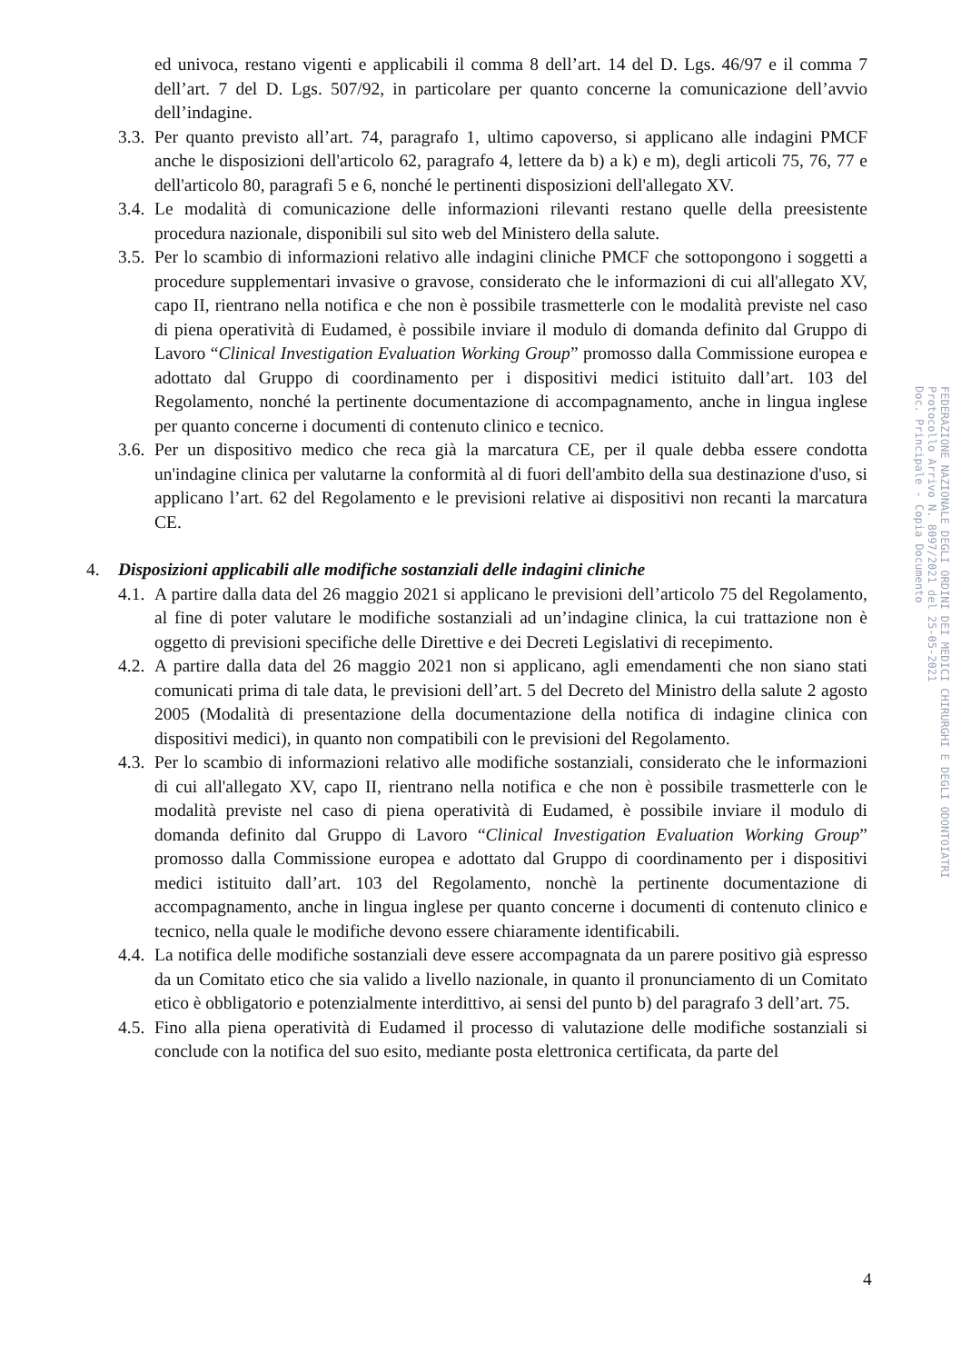ed univoca, restano vigenti e applicabili il comma 8 dell’art. 14 del D. Lgs. 46/97 e il comma 7 dell’art. 7 del D. Lgs. 507/92, in particolare per quanto concerne la comunicazione dell’avvio dell’indagine.
3.3. Per quanto previsto all’art. 74, paragrafo 1, ultimo capoverso, si applicano alle indagini PMCF anche le disposizioni dell'articolo 62, paragrafo 4, lettere da b) a k) e m), degli articoli 75, 76, 77 e dell'articolo 80, paragrafi 5 e 6, nonché le pertinenti disposizioni dell'allegato XV.
3.4. Le modalità di comunicazione delle informazioni rilevanti restano quelle della preesistente procedura nazionale, disponibili sul sito web del Ministero della salute.
3.5. Per lo scambio di informazioni relativo alle indagini cliniche PMCF che sottopongono i soggetti a procedure supplementari invasive o gravose, considerato che le informazioni di cui all'allegato XV, capo II, rientrano nella notifica e che non è possibile trasmetterle con le modalità previste nel caso di piena operatività di Eudamed, è possibile inviare il modulo di domanda definito dal Gruppo di Lavoro “Clinical Investigation Evaluation Working Group” promosso dalla Commissione europea e adottato dal Gruppo di coordinamento per i dispositivi medici istituito dall’art. 103 del Regolamento, nonché la pertinente documentazione di accompagnamento, anche in lingua inglese per quanto concerne i documenti di contenuto clinico e tecnico.
3.6. Per un dispositivo medico che reca già la marcatura CE, per il quale debba essere condotta un'indagine clinica per valutarne la conformità al di fuori dell'ambito della sua destinazione d'uso, si applicano l’art. 62 del Regolamento e le previsioni relative ai dispositivi non recanti la marcatura CE.
4. Disposizioni applicabili alle modifiche sostanziali delle indagini cliniche
4.1. A partire dalla data del 26 maggio 2021 si applicano le previsioni dell’articolo 75 del Regolamento, al fine di poter valutare le modifiche sostanziali ad un’indagine clinica, la cui trattazione non è oggetto di previsioni specifiche delle Direttive e dei Decreti Legislativi di recepimento.
4.2. A partire dalla data del 26 maggio 2021 non si applicano, agli emendamenti che non siano stati comunicati prima di tale data, le previsioni dell’art. 5 del Decreto del Ministro della salute 2 agosto 2005 (Modalità di presentazione della documentazione della notifica di indagine clinica con dispositivi medici), in quanto non compatibili con le previsioni del Regolamento.
4.3. Per lo scambio di informazioni relativo alle modifiche sostanziali, considerato che le informazioni di cui all'allegato XV, capo II, rientrano nella notifica e che non è possibile trasmetterle con le modalità previste nel caso di piena operatività di Eudamed, è possibile inviare il modulo di domanda definito dal Gruppo di Lavoro “Clinical Investigation Evaluation Working Group” promosso dalla Commissione europea e adottato dal Gruppo di coordinamento per i dispositivi medici istituito dall’art. 103 del Regolamento, nonchè la pertinente documentazione di accompagnamento, anche in lingua inglese per quanto concerne i documenti di contenuto clinico e tecnico, nella quale le modifiche devono essere chiaramente identificabili.
4.4. La notifica delle modifiche sostanziali deve essere accompagnata da un parere positivo già espresso da un Comitato etico che sia valido a livello nazionale, in quanto il pronunciamento di un Comitato etico è obbligatorio e potenzialmente interdittivo, ai sensi del punto b) del paragrafo 3 dell’art. 75.
4.5. Fino alla piena operatività di Eudamed il processo di valutazione delle modifiche sostanziali si conclude con la notifica del suo esito, mediante posta elettronica certificata, da parte del
FEDERAZIONE NAZIONALE DEGLI ORDINI DEI MEDICI CHIRURGHI E DEGLI ODONTOIATRI
Protocollo Arrivo N. 8097/2021 del 25-05-2021
Doc. Principale - Copia Documento
4